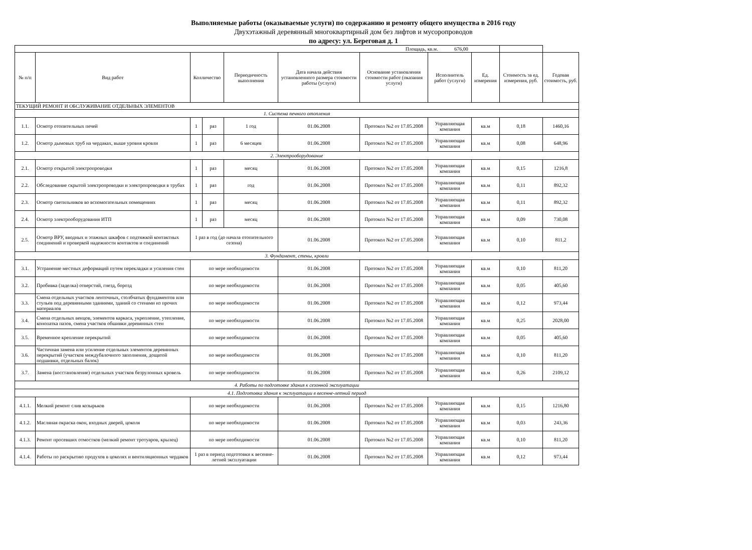Выполняемые работы (оказываемые услуги) по содержанию и ремонту общего имущества в 2016 году
Двухэтажный деревянный многоквартирный дом без лифтов и мусоропроводов
по адресу: ул. Береговая д. 1
| Площадь, кв.м. 676,00 | | | | | | | | | | |
| № п/п | Вид работ | Колличество | | Периодичность выполнения | Дата начала действия установленного размера стоимости работы (услуги) | Основание установления стоимости работ (оказания услуги) | Исполнитель работ (услуги) | Ед. измерения | Стоимость за ед. измерения, руб. | Годовая стоимость, руб. |
| ТЕКУЩИЙ РЕМОНТ И ОБСЛУЖИВАНИЕ ОТДЕЛЬНЫХ ЭЛЕМЕНТОВ | | | | | | | | | | |
| 1. Система печного отопления | | | | | | | | | | |
| 1.1. | Осмотр отопительных печей | 1 | раз | 1 год | 01.06.2008 | Протокол №2 от 17.05.2008 | Управляющая компания | кв.м | 0,18 | 1460,16 |
| 1.2. | Осмотр дымовых труб на чердаках, выше уровня кровли | 1 | раз | 6 месяцев | 01.06.2008 | Протокол №2 от 17.05.2008 | Управляющая компания | кв.м | 0,08 | 648,96 |
| 2. Электрооборудование | | | | | | | | | | |
| 2.1. | Осмотр открытой электропроводки | 1 | раз | месяц | 01.06.2008 | Протокол №2 от 17.05.2008 | Управляющая компания | кв.м | 0,15 | 1216,8 |
| 2.2. | Обследование скрытой электропроводки и электропроводки в трубах | 1 | раз | год | 01.06.2008 | Протокол №2 от 17.05.2008 | Управляющая компания | кв.м | 0,11 | 892,32 |
| 2.3. | Осмотр светильников во вспомогательных помещениях | 1 | раз | месяц | 01.06.2008 | Протокол №2 от 17.05.2008 | Управляющая компания | кв.м | 0,11 | 892,32 |
| 2.4. | Осмотр электрооборудования ИТП | 1 | раз | месяц | 01.06.2008 | Протокол №2 от 17.05.2008 | Управляющая компания | кв.м | 0,09 | 730,08 |
| 2.5. | Осмотр ВРУ, вводных и этажных шкафов с подтяжкой контактных соединений и проверкой надежности контактов и соединений | 1 раз в год (до начала отопительного сезона) | | | 01.06.2008 | Протокол №2 от 17.05.2008 | Управляющая компания | кв.м | 0,10 | 811,2 |
| 3. Фундамент, стены, кровли | | | | | | | | | | |
| 3.1. | Устранение местных деформаций путем перекладки и усиления стен | по мере необходимости | | | 01.06.2008 | Протокол №2 от 17.05.2008 | Управляющая компания | кв.м | 0,10 | 811,20 |
| 3.2. | Пробивка (заделка) отверстий, гнезд, борозд | по мере необходимости | | | 01.06.2008 | Протокол №2 от 17.05.2008 | Управляющая компания | кв.м | 0,05 | 405,60 |
| 3.3. | Смена отдельных участков ленточных, столбчатых фундаментов или стульев под деревянными зданиями, зданий со стенами из прочих материалов | по мере необходимости | | | 01.06.2008 | Протокол №2 от 17.05.2008 | Управляющая компания | кв.м | 0,12 | 973,44 |
| 3.4. | Смена отдельных венцов, элементов каркаса, укрепление, утепление, конопатка пазов, смена участков обшивки деревянных стен | по мере необходимости | | | 01.06.2008 | Протокол №2 от 17.05.2008 | Управляющая компания | кв.м | 0,25 | 2028,00 |
| 3.5. | Временное крепление перекрытий | по мере необходимости | | | 01.06.2008 | Протокол №2 от 17.05.2008 | Управляющая компания | кв.м | 0,05 | 405,60 |
| 3.6. | Частичная замена или усиление отдельных элементов деревянных перекрытий (участков междубалочного заполнения, дощатой подшивки, отдельных балок) | по мере необходимости | | | 01.06.2008 | Протокол №2 от 17.05.2008 | Управляющая компания | кв.м | 0,10 | 811,20 |
| 3.7. | Замена (восстановление) отдельных участков безрулонных кровель | по мере необходимости | | | 01.06.2008 | Протокол №2 от 17.05.2008 | Управляющая компания | кв.м | 0,26 | 2109,12 |
| 4. Работы по подготовке здания к сезонной эксплуатации | | | | | | | | | | |
| 4.1. Подготовка здания к эксплуатации в весенне-летний период | | | | | | | | | | |
| 4.1.1. | Мелкий ремонт слив козырьков | по мере необходимости | | | 01.06.2008 | Протокол №2 от 17.05.2008 | Управляющая компания | кв.м | 0,15 | 1216,80 |
| 4.1.2. | Масляная окраска окон, входных дверей, цоколя | по мере необходимости | | | 01.06.2008 | Протокол №2 от 17.05.2008 | Управляющая компания | кв.м | 0,03 | 243,36 |
| 4.1.3. | Ремонт просевших отмостков (мелкий ремонт тротуаров, крылец) | по мере необходимости | | | 01.06.2008 | Протокол №2 от 17.05.2008 | Управляющая компания | кв.м | 0,10 | 811,20 |
| 4.1.4. | Работы по раскрытию продухов в цоколях и вентиляционных чердаков | 1 раз в период подготовки к весенне-летней эксплуатации | | | 01.06.2008 | Протокол №2 от 17.05.2008 | Управляющая компания | кв.м | 0,12 | 973,44 |